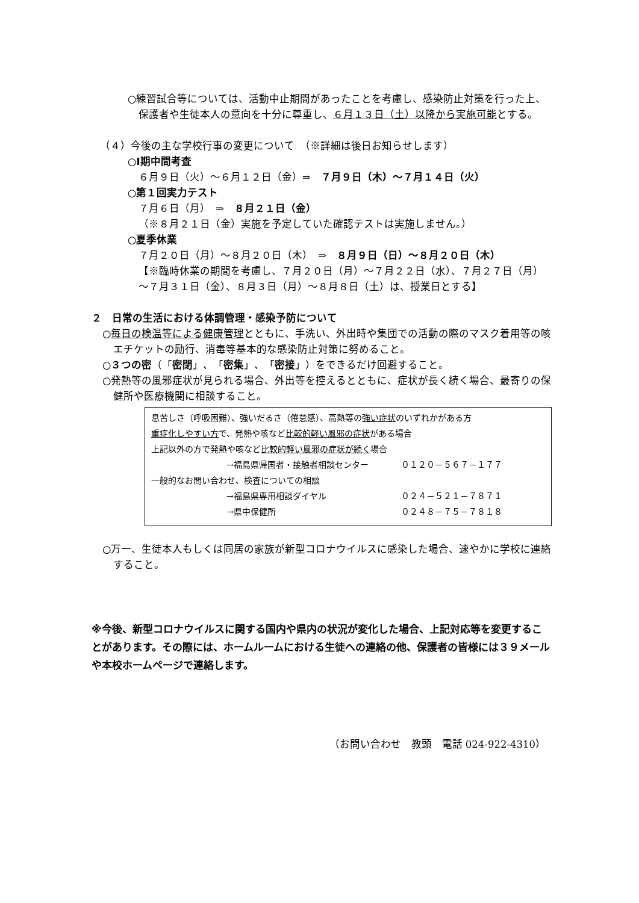○練習試合等については、活動中止期間があったことを考慮し、感染防止対策を行った上、保護者や生徒本人の意向を十分に尊重し、６月１３日（土）以降から実施可能とする。
（４）今後の主な学校行事の変更について　（※詳細は後日お知らせします）
○Ⅰ期中間考査
６月９日（火）～６月１２日（金）⇒　７月９日（木）～７月１４日（火）
○第１回実力テスト
７月６日（月）　⇒　８月２１日（金）
（※８月２１日（金）実施を予定していた確認テストは実施しません。）
○夏季休業
７月２０日（月）～８月２０日（木）　⇒　８月９日（日）～８月２０日（木）
【※臨時休業の期間を考慮し、７月２０日（月）～７月２２日（水）、７月２７日（月）～７月３１日（金）、８月３日（月）～８月８日（土）は、授業日とする】
２　日常の生活における体調管理・感染予防について
○毎日の検温等による健康管理とともに、手洗い、外出時や集団での活動の際のマスク着用等の咳エチケットの励行、消毒等基本的な感染防止対策に努めること。
○３つの密（「密閉」、「密集」、「密接」）をできるだけ回避すること。
○発熱等の風邪症状が見られる場合、外出等を控えるとともに、症状が長く続く場合、最寄りの保健所や医療機関に相談すること。
息苦しさ（呼吸困難）、強いだるさ（倦怠感）、高熱等の強い症状のいずれかがある方
重症化しやすい方で、発熱や咳など比較的軽い風邪の症状がある場合
上記以外の方で発熱や咳など比較的軽い風邪の症状が続く場合
→福島県帰国者・接触者相談センター ０１２０－５６７－１７７
一般的なお問い合わせ、検査についての相談
→福島県専用相談ダイヤル ０２４－５２１－７８７１
→県中保健所 ０２４８－７５－７８１８
○万一、生徒本人もしくは同居の家族が新型コロナウイルスに感染した場合、速やかに学校に連絡すること。
※今後、新型コロナウイルスに関する国内や県内の状況が変化した場合、上記対応等を変更することがあります。その際には、ホームルームにおける生徒への連絡の他、保護者の皆様には３９メールや本校ホームページで連絡します。
（お問い合わせ　教頭　電話 024-922-4310）